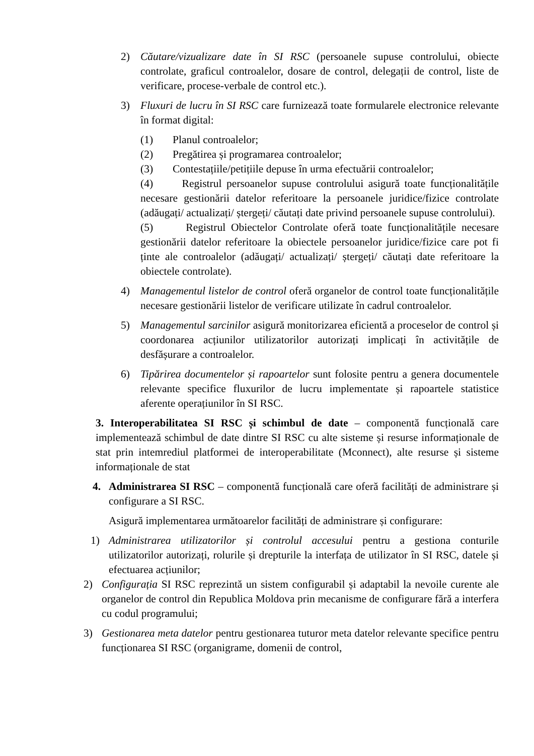2) Căutare/vizualizare date în SI RSC (persoanele supuse controlului, obiecte controlate, graficul controalelor, dosare de control, delegații de control, liste de verificare, procese-verbale de control etc.).
3) Fluxuri de lucru în SI RSC care furnizează toate formularele electronice relevante în format digital:
(1) Planul controalelor;
(2) Pregătirea și programarea controalelor;
(3) Contestațiile/petițiile depuse în urma efectuării controalelor;
(4) Registrul persoanelor supuse controlului asigură toate funcționalitățile necesare gestionării datelor referitoare la persoanele juridice/fizice controlate (adăugați/ actualizați/ ștergeți/ căutați date privind persoanele supuse controlului).
(5) Registrul Obiectelor Controlate oferă toate funcționalitățile necesare gestionării datelor referitoare la obiectele persoanelor juridice/fizice care pot fi ținte ale controalelor (adăugați/ actualizați/ ștergeți/ căutați date referitoare la obiectele controlate).
4) Managementul listelor de control oferă organelor de control toate funcționalitățile necesare gestionării listelor de verificare utilizate în cadrul controalelor.
5) Managementul sarcinilor asigură monitorizarea eficientă a proceselor de control și coordonarea acțiunilor utilizatorilor autorizați implicați în activitățile de desfășurare a controalelor.
6) Tipărirea documentelor și rapoartelor sunt folosite pentru a genera documentele relevante specifice fluxurilor de lucru implementate și rapoartele statistice aferente operațiunilor în SI RSC.
3. Interoperabilitatea SI RSC și schimbul de date – componentă funcțională care implementează schimbul de date dintre SI RSC cu alte sisteme și resurse informaționale de stat prin intemrediul platformei de interoperabilitate (Mconnect), alte resurse și sisteme informaționale de stat
4. Administrarea SI RSC – componentă funcțională care oferă facilități de administrare și configurare a SI RSC.
Asigură implementarea următoarelor facilități de administrare și configurare:
1) Administrarea utilizatorilor și controlul accesului pentru a gestiona conturile utilizatorilor autorizați, rolurile și drepturile la interfața de utilizator în SI RSC, datele și efectuarea acțiunilor;
2) Configurația SI RSC reprezintă un sistem configurabil și adaptabil la nevoile curente ale organelor de control din Republica Moldova prin mecanisme de configurare fără a interfera cu codul programului;
3) Gestionarea meta datelor pentru gestionarea tuturor meta datelor relevante specifice pentru funcționarea SI RSC (organigrame, domenii de control,